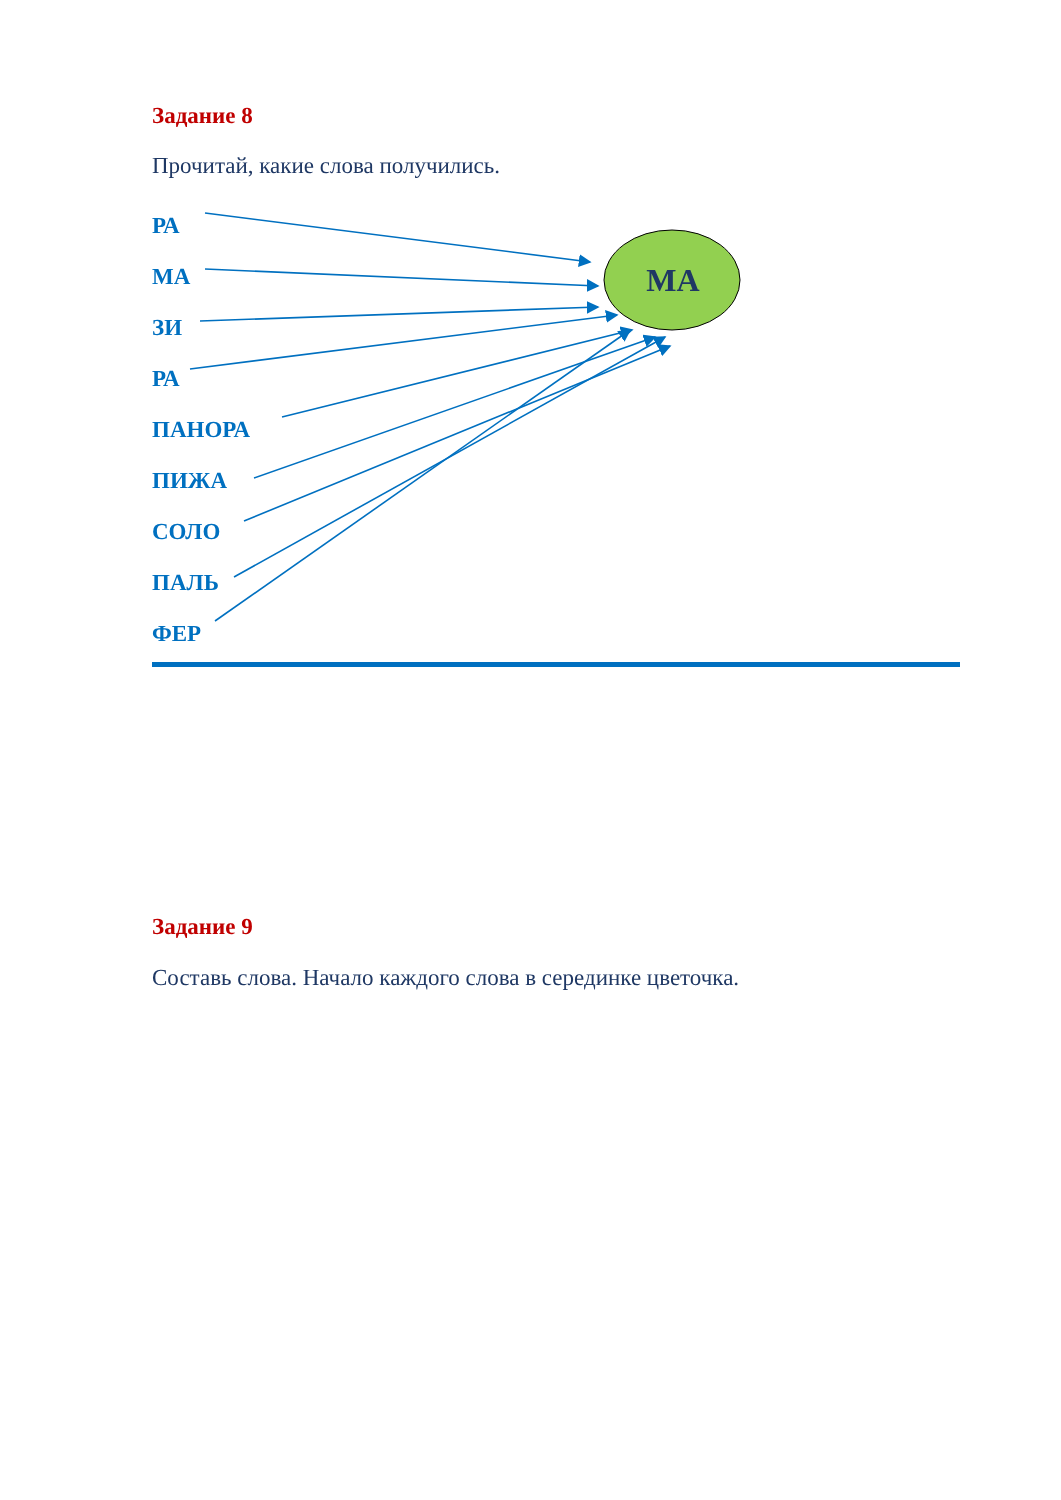МА
Задание 8
Прочитай, какие слова получились.
РА
МА
ЗИ
РА
ПАНОРА
ПИЖА
СОЛО
ПАЛЬ
ФЕР
Задание 9
Составь слова. Начало каждого слова в серединке цветочка.